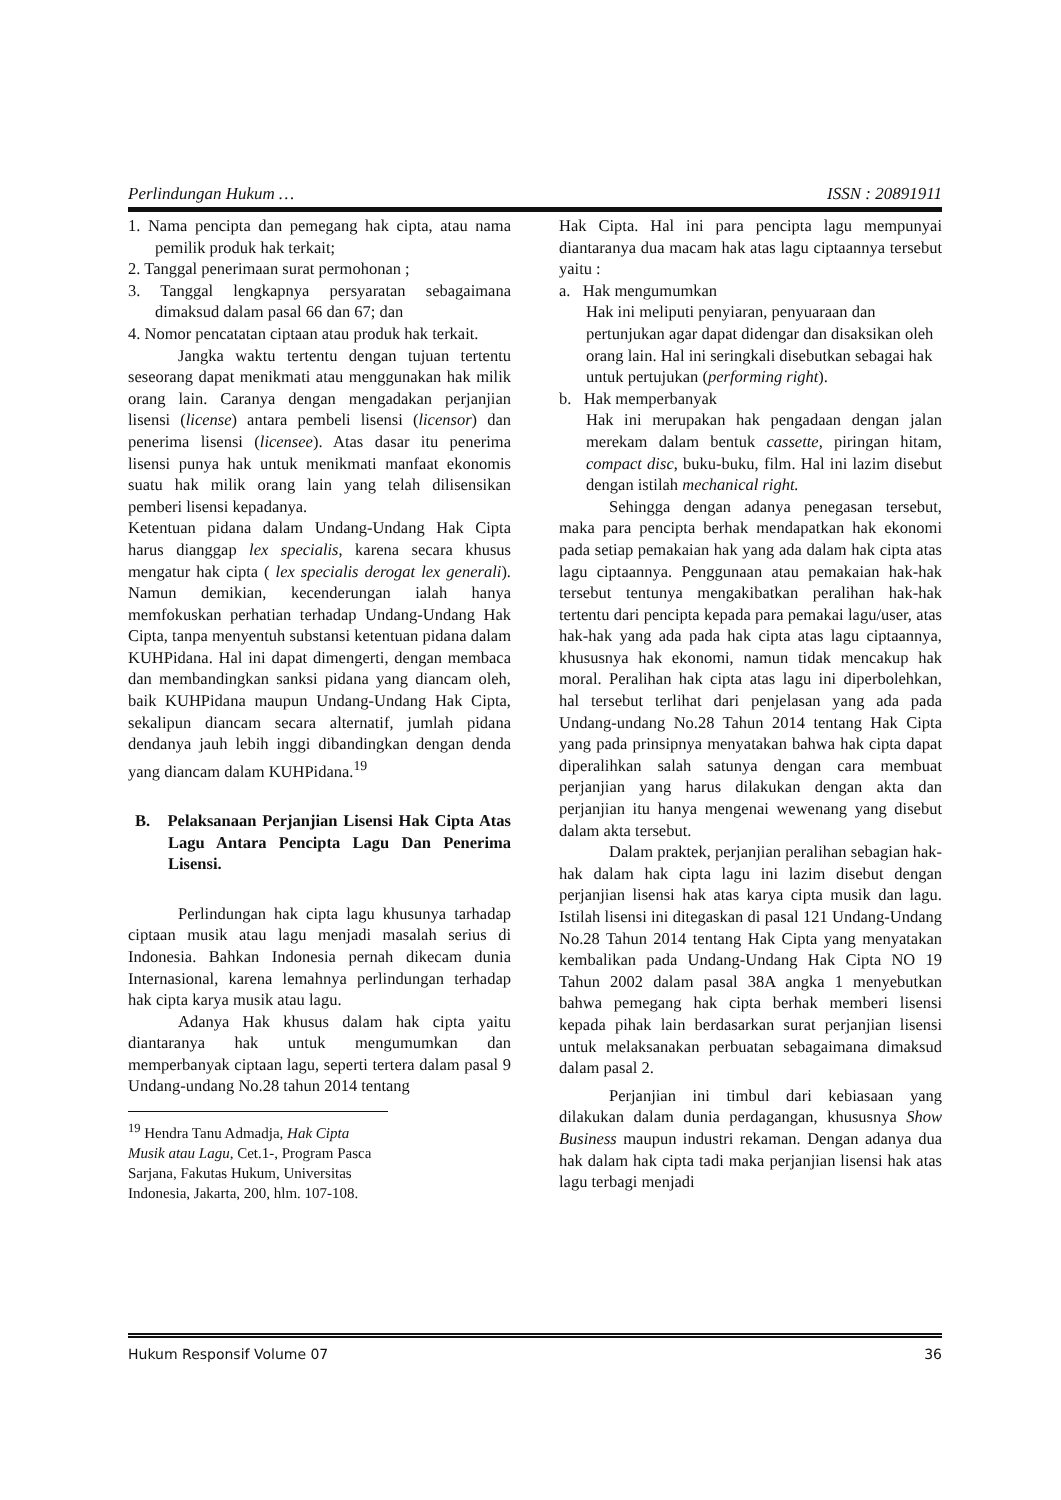Perlindungan Hukum … ISSN : 20891911
1. Nama pencipta dan pemegang hak cipta, atau nama pemilik produk hak terkait;
2. Tanggal penerimaan surat permohonan ;
3. Tanggal lengkapnya persyaratan sebagaimana dimaksud dalam pasal 66 dan 67; dan
4. Nomor pencatatan ciptaan atau produk hak terkait.
Jangka waktu tertentu dengan tujuan tertentu seseorang dapat menikmati atau menggunakan hak milik orang lain. Caranya dengan mengadakan perjanjian lisensi (license) antara pembeli lisensi (licensor) dan penerima lisensi (licensee). Atas dasar itu penerima lisensi punya hak untuk menikmati manfaat ekonomis suatu hak milik orang lain yang telah dilisensikan pemberi lisensi kepadanya.
Ketentuan pidana dalam Undang-Undang Hak Cipta harus dianggap lex specialis, karena secara khusus mengatur hak cipta ( lex specialis derogat lex generali). Namun demikian, kecenderungan ialah hanya memfokuskan perhatian terhadap Undang-Undang Hak Cipta, tanpa menyentuh substansi ketentuan pidana dalam KUHPidana. Hal ini dapat dimengerti, dengan membaca dan membandingkan sanksi pidana yang diancam oleh, baik KUHPidana maupun Undang-Undang Hak Cipta, sekalipun diancam secara alternatif, jumlah pidana dendanya jauh lebih inggi dibandingkan dengan denda yang diancam dalam KUHPidana.<sup>19</sup>
B. Pelaksanaan Perjanjian Lisensi Hak Cipta Atas Lagu Antara Pencipta Lagu Dan Penerima Lisensi.
Perlindungan hak cipta lagu khusunya tarhadap ciptaan musik atau lagu menjadi masalah serius di Indonesia. Bahkan Indonesia pernah dikecam dunia Internasional, karena lemahnya perlindungan terhadap hak cipta karya musik atau lagu.
Adanya Hak khusus dalam hak cipta yaitu diantaranya hak untuk mengumumkan dan memperbanyak ciptaan lagu, seperti tertera dalam pasal 9 Undang-undang No.28 tahun 2014 tentang
<sup>19</sup> Hendra Tanu Admadja, Hak Cipta Musik atau Lagu, Cet.1-, Program Pasca Sarjana, Fakutas Hukum, Universitas Indonesia, Jakarta, 200, hlm. 107-108.
Hak Cipta. Hal ini para pencipta lagu mempunyai diantaranya dua macam hak atas lagu ciptaannya tersebut yaitu :
a. Hak mengumumkan
Hak ini meliputi penyiaran, penyuaraan dan pertunjukan agar dapat didengar dan disaksikan oleh orang lain. Hal ini seringkali disebutkan sebagai hak untuk pertujukan (performing right).
b. Hak memperbanyak
Hak ini merupakan hak pengadaan dengan jalan merekam dalam bentuk cassette, piringan hitam, compact disc, buku-buku, film. Hal ini lazim disebut dengan istilah mechanical right.
Sehingga dengan adanya penegasan tersebut, maka para pencipta berhak mendapatkan hak ekonomi pada setiap pemakaian hak yang ada dalam hak cipta atas lagu ciptaannya. Penggunaan atau pemakaian hak-hak tersebut tentunya mengakibatkan peralihan hak-hak tertentu dari pencipta kepada para pemakai lagu/user, atas hak-hak yang ada pada hak cipta atas lagu ciptaannya, khususnya hak ekonomi, namun tidak mencakup hak moral. Peralihan hak cipta atas lagu ini diperbolehkan, hal tersebut terlihat dari penjelasan yang ada pada Undang-undang No.28 Tahun 2014 tentang Hak Cipta yang pada prinsipnya menyatakan bahwa hak cipta dapat diperalihkan salah satunya dengan cara membuat perjanjian yang harus dilakukan dengan akta dan perjanjian itu hanya mengenai wewenang yang disebut dalam akta tersebut.
Dalam praktek, perjanjian peralihan sebagian hak-hak dalam hak cipta lagu ini lazim disebut dengan perjanjian lisensi hak atas karya cipta musik dan lagu. Istilah lisensi ini ditegaskan di pasal 121 Undang-Undang No.28 Tahun 2014 tentang Hak Cipta yang menyatakan kembalikan pada Undang-Undang Hak Cipta NO 19 Tahun 2002 dalam pasal 38A angka 1 menyebutkan bahwa pemegang hak cipta berhak memberi lisensi kepada pihak lain berdasarkan surat perjanjian lisensi untuk melaksanakan perbuatan sebagaimana dimaksud dalam pasal 2.
Perjanjian ini timbul dari kebiasaan yang dilakukan dalam dunia perdagangan, khususnya Show Business maupun industri rekaman. Dengan adanya dua hak dalam hak cipta tadi maka perjanjian lisensi hak atas lagu terbagi menjadi
Hukum Responsif Volume 07 36